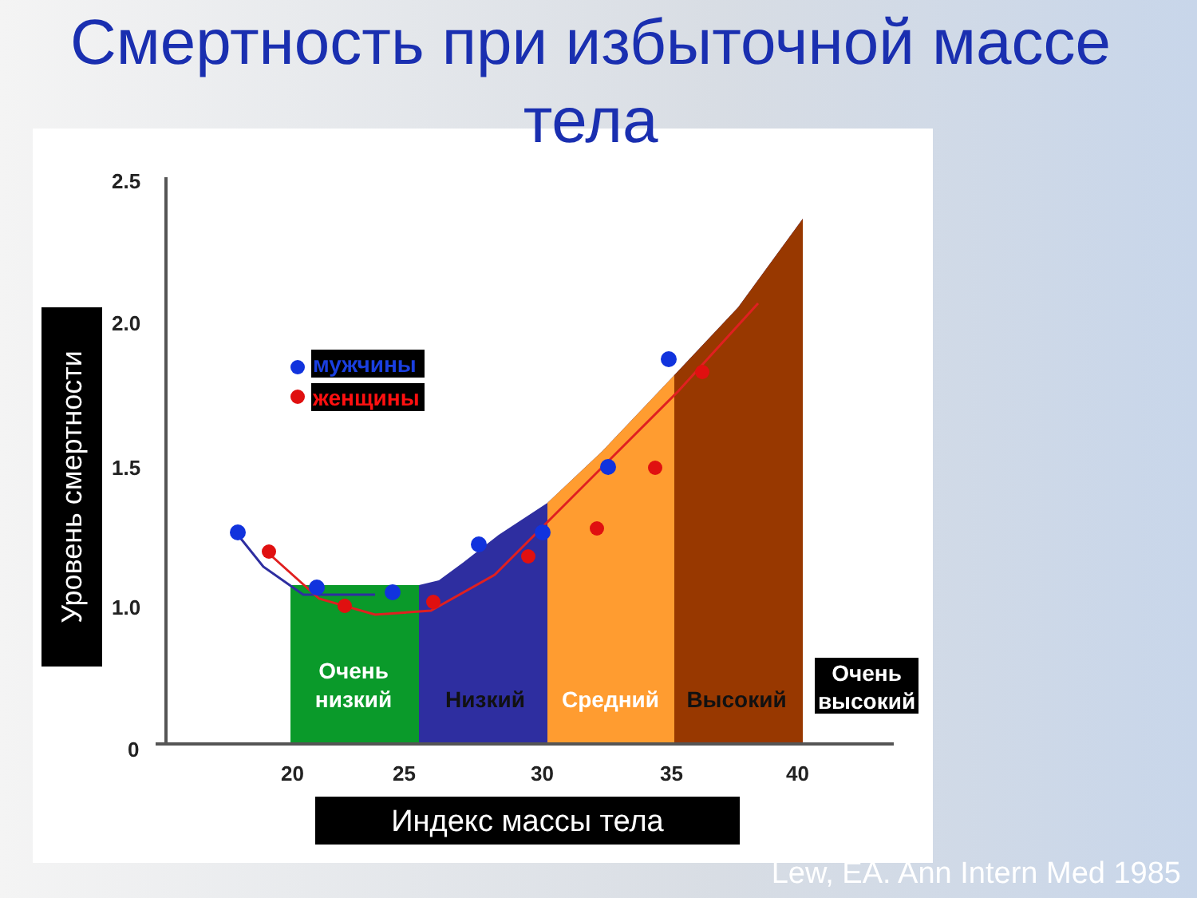Смертность при избыточной масce тела
2.5
2.0
1.5
1.0
0
20
25
30
35
40
мужчины
женщины
Очень
низкий
Низкий
Средний
Высокий
Очень
высокий
Уровень смертности
Индекс массы тела
Lew, EA. Ann Intern Med 1985